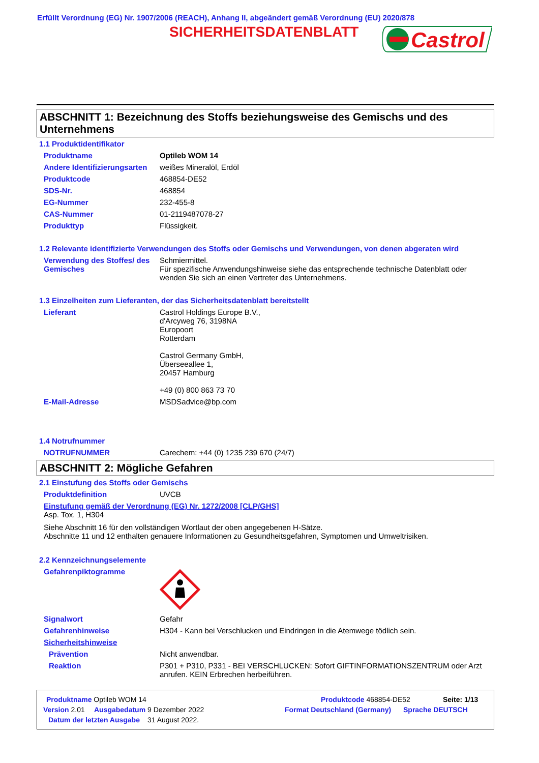Erfüllt Verordnung (EG) Nr. 1907/2006 (REACH), Anhang II, abgeändert gemäß Verordnung (EU) 2020/878
SICHERHEITSDATENBLATT
Castrol
ABSCHNITT 1: Bezeichnung des Stoffs beziehungsweise des Gemischs und des Unternehmens
1.1 Produktidentifikator
Produktname Optileb WOM 14
Andere Identifizierungsarten
weißes Mineralöl, Erdöl
Produktcode 468854-DE52
SDS-Nr. 468854
EG-Nummer 232-455-8
CAS-Nummer 01-2119487078-27
Produkttyp Flüssigkeit.
1.2 Relevante identifizierte Verwendungen des Stoffs oder Gemischs und Verwendungen, von denen abgeraten wird
Verwendung des Stoffes/ des Gemisches
Schmiermittel.
Für spezifische Anwendungshinweise siehe das entsprechende technische Datenblatt oder wenden Sie sich an einen Vertreter des Unternehmens.
1.3 Einzelheiten zum Lieferanten, der das Sicherheitsdatenblatt bereitstellt
Lieferant Castrol Holdings Europe B.V.,
d'Arcyweg 76, 3198NA
Europoort
Rotterdam
Castrol Germany GmbH,
Überseeallee 1,
20457 Hamburg
+49 (0) 800 863 73 70
E-Mail-Adresse MSDSadvice@bp.com
1.4 Notrufnummer
NOTRUFNUMMER Carechem: +44 (0) 1235 239 670 (24/7)
ABSCHNITT 2: Mögliche Gefahren
2.1 Einstufung des Stoffs oder Gemischs
Produktdefinition UVCB
Einstufung gemäß der Verordnung (EG) Nr. 1272/2008 [CLP/GHS]
Asp. Tox. 1, H304
Siehe Abschnitt 16 für den vollständigen Wortlaut der oben angegebenen H-Sätze.
Abschnitte 11 und 12 enthalten genauere Informationen zu Gesundheitsgefahren, Symptomen und Umweltrisiken.
2.2 Kennzeichnungselemente
Gefahrenpiktogramme
Signalwort Gefahr
Gefahrenhinweise H304 - Kann bei Verschlucken und Eindringen in die Atemwege tödlich sein.
Sicherheitshinweise
Prävention Nicht anwendbar.
Reaktion P301 + P310, P331 - BEI VERSCHLUCKEN: Sofort GIFTINFORMATIONSZENTRUM oder Arzt anrufen. KEIN Erbrechen herbeiführen.
Produktname Optileb WOM 14 Produktcode 468854-DE52 Seite: 1/13
Version 2.01 Ausgabedatum 9 Dezember 2022 Format Deutschland (Germany) Sprache DEUTSCH
Datum der letzten Ausgabe 31 August 2022.